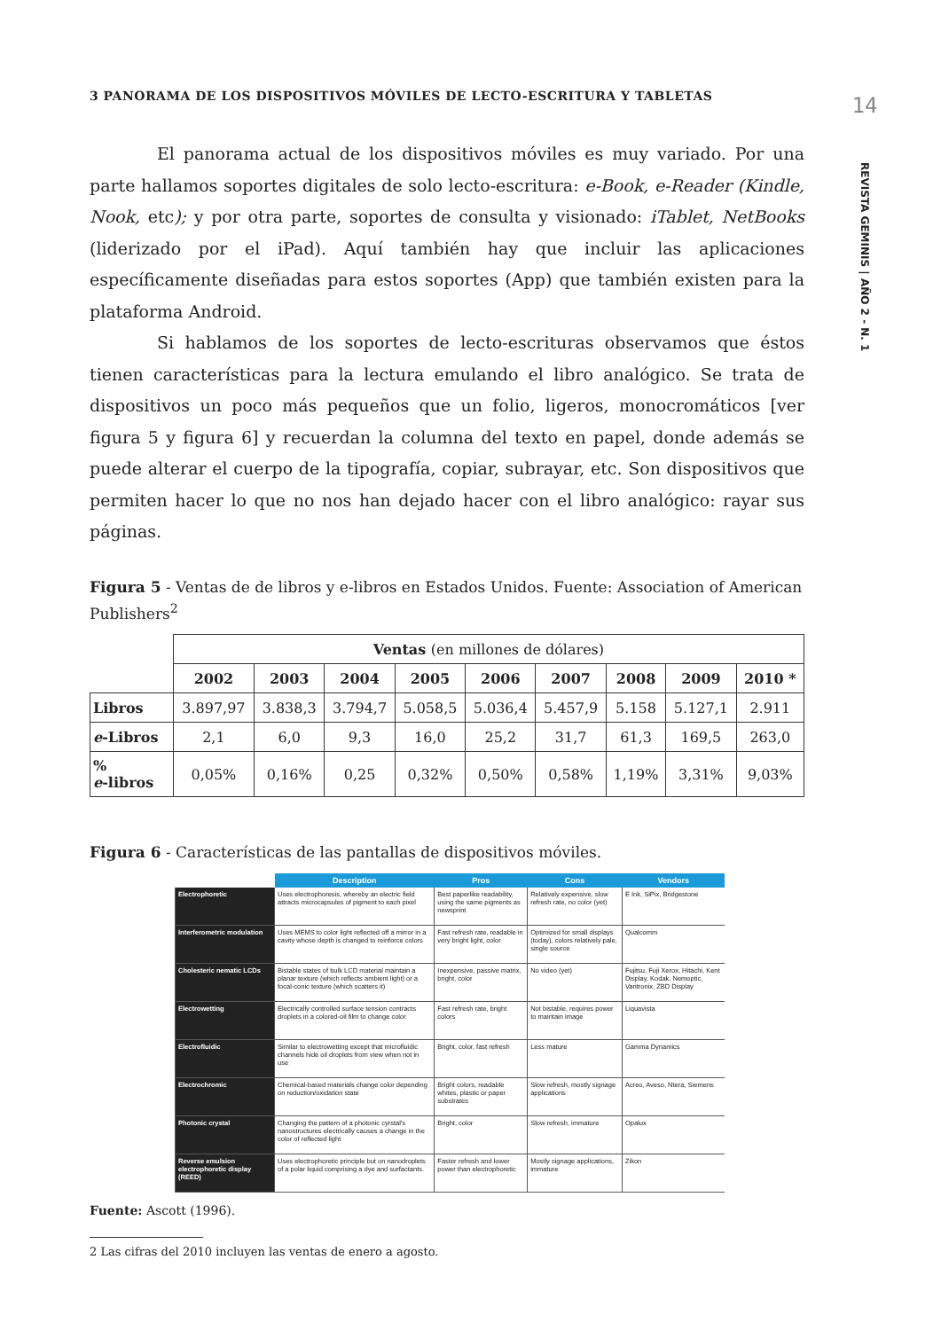3 PANORAMA DE LOS DISPOSITIVOS MÓVILES DE LECTO-ESCRITURA Y TABLETAS
El panorama actual de los dispositivos móviles es muy variado. Por una parte hallamos soportes digitales de solo lecto-escritura: e-Book, e-Reader (Kindle, Nook, etc); y por otra parte, soportes de consulta y visionado: iTablet, NetBooks (liderizado por el iPad). Aquí también hay que incluir las aplicaciones específicamente diseñadas para estos soportes (App) que también existen para la plataforma Android.
Si hablamos de los soportes de lecto-escrituras observamos que éstos tienen características para la lectura emulando el libro analógico. Se trata de dispositivos un poco más pequeños que un folio, ligeros, monocromáticos [ver figura 5 y figura 6] y recuerdan la columna del texto en papel, donde además se puede alterar el cuerpo de la tipografía, copiar, subrayar, etc. Son dispositivos que permiten hacer lo que no nos han dejado hacer con el libro analógico: rayar sus páginas.
Figura 5 - Ventas de de libros y e-libros en Estados Unidos. Fuente: Association of American Publishers<sup>2</sup>
| | Ventas (en millones de dólares) | | | | | | | | |
| | 2002 | 2003 | 2004 | 2005 | 2006 | 2007 | 2008 | 2009 | 2010 * |
| Libros | 3.897,97 | 3.838,3 | 3.794,7 | 5.058,5 | 5.036,4 | 5.457,9 | 5.158 | 5.127,1 | 2.911 |
| e -Libros | 2,1 | 6,0 | 9,3 | 16,0 | 25,2 | 31,7 | 61,3 | 169,5 | 263,0 |
| % e -libros | 0,05% | 0,16% | 0,25 | 0,32% | 0,50% | 0,58% | 1,19% | 3,31% | 9,03% |
Figura 6 - Características de las pantallas de dispositivos móviles.
| | Description | Pros | Cons | Vendors |
| --- | --- | --- | --- | --- |
| Electrophoretic | Uses electrophoresis, whereby an electric field attracts microcapsules of pigment to each pixel | Best paperlike readability, using the same pigments as newsprint | Relatively expensive, slow refresh rate, no color (yet) | E Ink, SiPix, Bridgestone |
| Interferometric modulation | Uses MEMS to color light reflected off a mirror in a cavity whose depth is changed to reinforce colors | Fast refresh rate, readable in very bright light, color | Optimized for small displays (today), colors relatively pale, single source | Qualcomm |
| Cholesteric nematic LCDs | Bistable states of bulk LCD material maintain a planar texture (which reflects ambient light) or a focal-conic texture (which scatters it) | Inexpensive, passive matrix, bright, color | No video (yet) | Fujitsu, Fuji Xerox, Hitachi, Kent Display, Kodak, Nemoptic, Varitronix, ZBD Display |
| Electrowetting | Electrically controlled surface tension contracts droplets in a colored-oil film to change color | Fast refresh rate, bright colors | Not bistable, requires power to maintain image | Liquavista |
| Electrofluidic | Similar to electrowetting except that microfluidic channels hide oil droplets from view when not in use | Bright, color, fast refresh | Less mature | Gamma Dynamics |
| Electrochromic | Chemical-based materials change color depending on reduction/oxidation state | Bright colors, readable whites, plastic or paper substrates | Slow refresh, mostly signage applications | Acreo, Aveso, Ntera, Siemens |
| Photonic crystal | Changing the pattern of a photonic cyrstal's nanostructures electrically causes a change in the color of reflected light | Bright, color | Slow refresh, immature | Opalux |
| Reverse emulsion electrophoretic display (REED) | Uses electrophoretic principle but on nanodroplets of a polar liquid comprising a dye and surfactants. | Faster refresh and lower power than electrophoretic | Mostly signage applications, immature | Zikon |
Fuente: Ascott (1996).
2 Las cifras del 2010 incluyen las ventas de enero a agosto.
14
REVISTA GEMINIS | AÑO 2 - N. 1